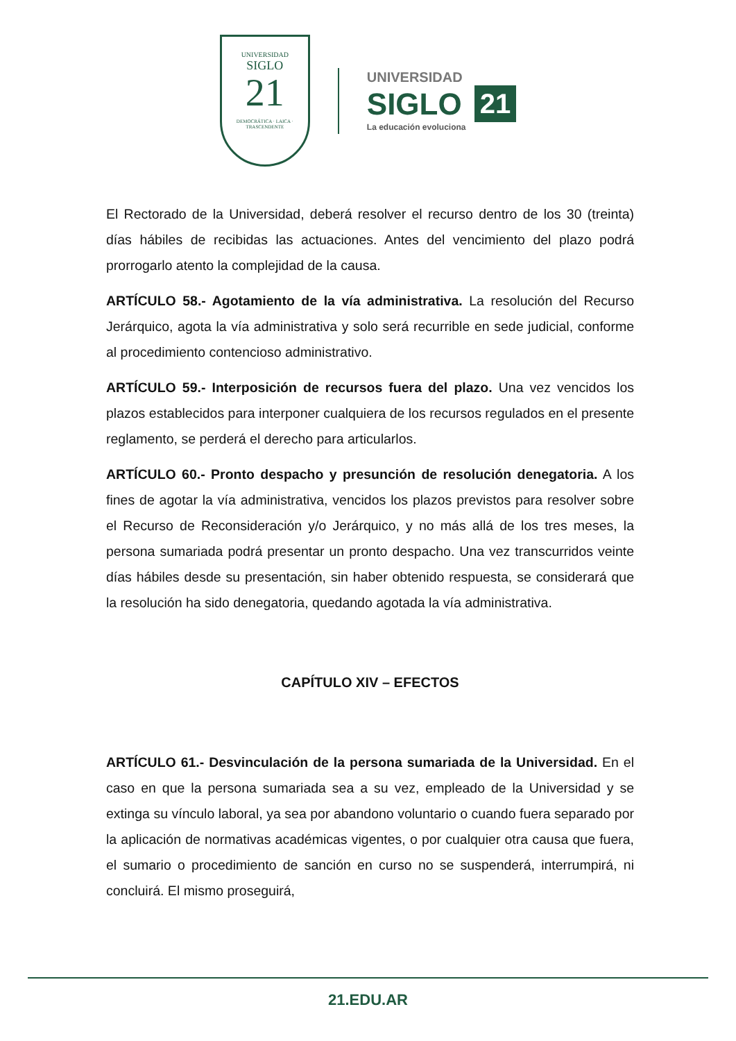UNIVERSIDAD
SIGLO
21
DEMOCRÁTICA · LAICA · TRASCENDENTE
UNIVERSIDAD
SIGLO 21
La educación evoluciona
El Rectorado de la Universidad, deberá resolver el recurso dentro de los 30 (treinta) días hábiles de recibidas las actuaciones. Antes del vencimiento del plazo podrá prorrogarlo atento la complejidad de la causa.
ARTÍCULO 58.- Agotamiento de la vía administrativa. La resolución del Recurso Jerárquico, agota la vía administrativa y solo será recurrible en sede judicial, conforme al procedimiento contencioso administrativo.
ARTÍCULO 59.- Interposición de recursos fuera del plazo. Una vez vencidos los plazos establecidos para interponer cualquiera de los recursos regulados en el presente reglamento, se perderá el derecho para articularlos.
ARTÍCULO 60.- Pronto despacho y presunción de resolución denegatoria. A los fines de agotar la vía administrativa, vencidos los plazos previstos para resolver sobre el Recurso de Reconsideración y/o Jerárquico, y no más allá de los tres meses, la persona sumariada podrá presentar un pronto despacho. Una vez transcurridos veinte días hábiles desde su presentación, sin haber obtenido respuesta, se considerará que la resolución ha sido denegatoria, quedando agotada la vía administrativa.
CAPÍTULO XIV – EFECTOS
ARTÍCULO 61.- Desvinculación de la persona sumariada de la Universidad. En el caso en que la persona sumariada sea a su vez, empleado de la Universidad y se extinga su vínculo laboral, ya sea por abandono voluntario o cuando fuera separado por la aplicación de normativas académicas vigentes, o por cualquier otra causa que fuera, el sumario o procedimiento de sanción en curso no se suspenderá, interrumpirá, ni concluirá. El mismo proseguirá,
21.EDU.AR